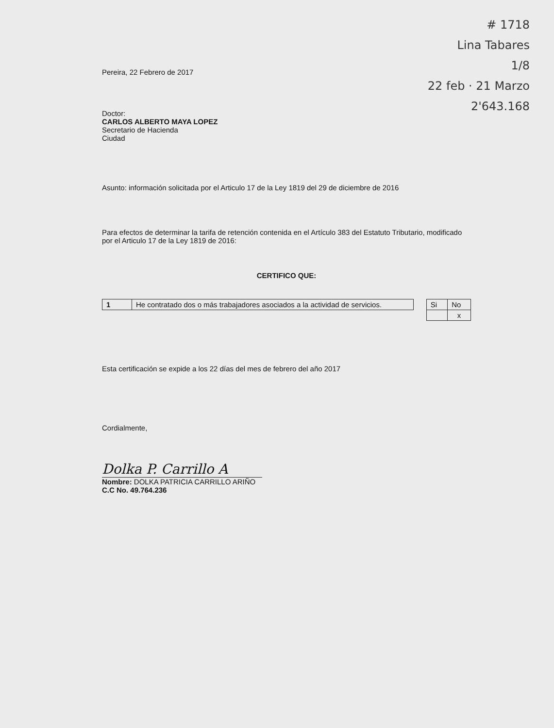# 1718
Lina Tabares
1/8
22 feb · 21 Marzo
2'643.168
Pereira, 22 Febrero de 2017
Doctor:
CARLOS ALBERTO MAYA LOPEZ
Secretario de Hacienda
Ciudad
Asunto: información solicitada por el Articulo 17 de la Ley 1819 del 29 de diciembre de 2016
Para efectos de determinar la tarifa de retención contenida en el Artículo 383 del Estatuto Tributario, modificado por el Articulo 17 de la Ley 1819 de 2016:
CERTIFICO QUE:
| 1 | He contratado dos o más trabajadores asociados a la actividad de servicios. |
| Si | No |
| | x |
Esta certificación se expide a los 22 días del mes de febrero del año 2017
Cordialmente,
Dolka P. Carrillo A
Nombre: DOLKA PATRICIA CARRILLO ARIÑO
C.C No. 49.764.236